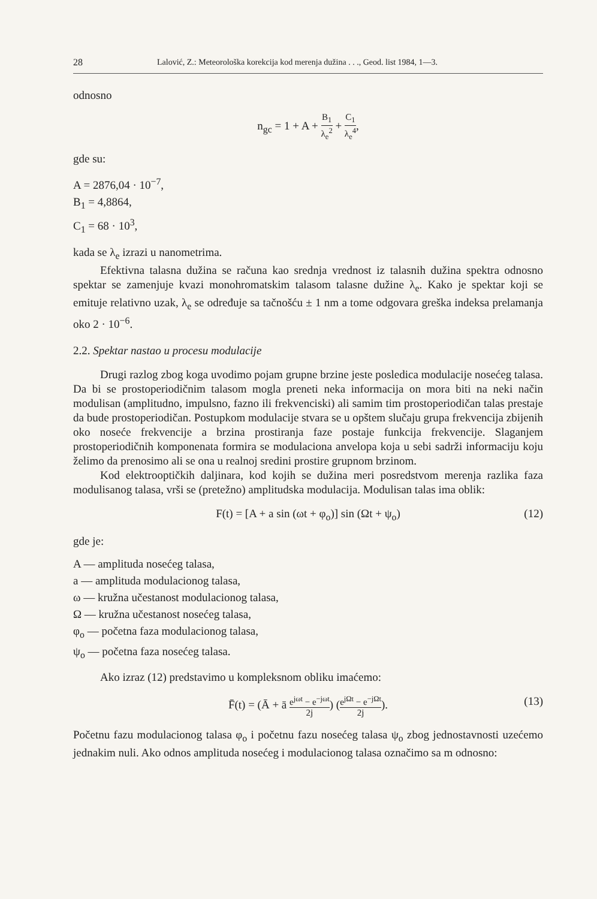28 Lalović, Z.: Meteorološka korekcija kod merenja dužina . . ., Geod. list 1984, 1—3.
odnosno
n<sub>gc</sub> = 1 + A + B<sub>1</sub> λ<sub>e</sub><sup>2</sup> + C<sub>1</sub> λ<sub>e</sub><sup>4</sup>,
gde su:
A = 2876,04 · 10<sup>−7</sup>,
B<sub>1</sub> = 4,8864,
C<sub>1</sub> = 68 · 10<sup>3</sup>,
kada se λ<sub>e</sub> izrazi u nanometrima.
Efektivna talasna dužina se računa kao srednja vrednost iz talasnih dužina spektra odnosno spektar se zamenjuje kvazi monohromatskim talasom talasne dužine λ<sub>e</sub>. Kako je spektar koji se emituje relativno uzak, λ<sub>e</sub> se određuje sa tačnošću ± 1 nm a tome odgovara greška indeksa prelamanja oko 2 · 10<sup>−6</sup>.
2.2. Spektar nastao u procesu modulacije
Drugi razlog zbog koga uvodimo pojam grupne brzine jeste posledica modulacije nosećeg talasa. Da bi se prostoperiodičnim talasom mogla preneti neka informacija on mora biti na neki način modulisan (amplitudno, impulsno, fazno ili frekvenciski) ali samim tim prostoperiodičan talas prestaje da bude prostoperiodičan. Postupkom modulacije stvara se u opštem slučaju grupa frekvencija zbijenih oko noseće frekvencije a brzina prostiranja faze postaje funkcija frekvencije. Slaganjem prostoperiodičnih komponenata formira se modulaciona anvelopa koja u sebi sadrži informaciju koju želimo da prenosimo ali se ona u realnoj sredini prostire grupnom brzinom.
Kod elektrooptičkih daljinara, kod kojih se dužina meri posredstvom merenja razlika faza modulisanog talasa, vrši se (pretežno) amplitudska modulacija. Modulisan talas ima oblik:
F(t) = [A + a sin (ωt + φ<sub>o</sub>)] sin (Ωt + ψ<sub>o</sub>) (12)
gde je:
A — amplituda nosećeg talasa,
a — amplituda modulacionog talasa,
ω — kružna učestanost modulacionog talasa,
Ω — kružna učestanost nosećeg talasa,
φ<sub>o</sub> — početna faza modulacionog talasa,
ψ<sub>o</sub> — početna faza nosećeg talasa.
Ako izraz (12) predstavimo u kompleksnom obliku imaćemo:
F̄(t) = (Ā + ā e<sup>jωt</sup> − e<sup>−jωt</sup> 2j) (e<sup>jΩt</sup> − e<sup>−jΩt</sup> 2j). (13)
Početnu fazu modulacionog talasa φ<sub>o</sub> i početnu fazu nosećeg talasa ψ<sub>o</sub> zbog jednostavnosti uzećemo jednakim nuli. Ako odnos amplituda nosećeg i modulacionog talasa označimo sa m odnosno: